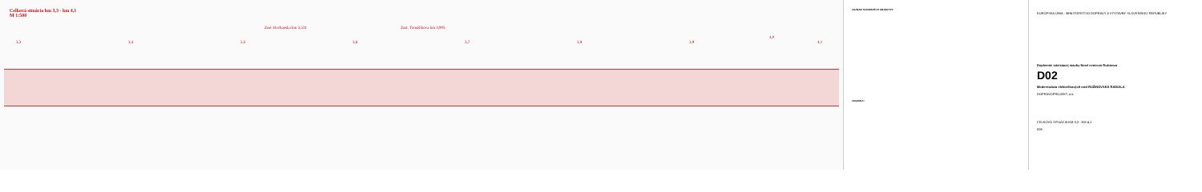Celková situácia km 3,3 - km 4,1
M 1:500
Zast. Herlianska km 3,531 Zast. Tomášikova km 3,905
3,3 3,4 3,5 3,6 3,7 3,8 3,9
4,0
4,1
ZOZNAM STAVEBNÝCH OBJEKTOV:
LEGENDA:
EURÓPSKA ÚNIA · MINISTERSTVO DOPRAVY A VÝSTAVBY SLOVENSKEJ REPUBLIKY
Doplnenie súvisiacej stavby Nové centrum Ružinova
D02
Modernizácia električkových tratí RUŽINOVSKÁ RADIÁLA
DOPRAVOPROJEKT, a.s.
CELKOVÁ SITUÁCIA KM 3,3 - KM 4,1
006